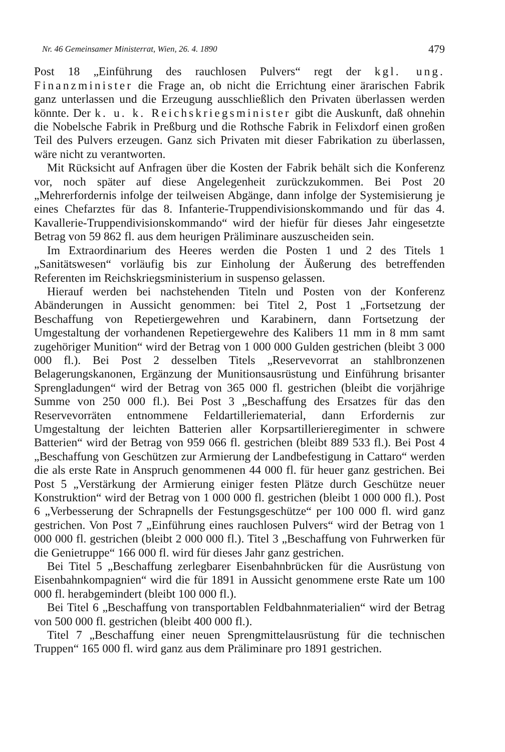Nr. 46 Gemeinsamer Ministerrat, Wien, 26. 4. 1890 479
Post 18 „Einführung des rauchlosen Pulvers“ regt der kgl. ung. Finanzminister die Frage an, ob nicht die Errichtung einer ärarischen Fabrik ganz unterlassen und die Erzeugung ausschließlich den Privaten überlassen werden könnte. Der k. u. k. Reichskriegsminister gibt die Auskunft, daß ohnehin die Nobelsche Fabrik in Preßburg und die Rothsche Fabrik in Felixdorf einen großen Teil des Pulvers erzeugen. Ganz sich Privaten mit dieser Fabrikation zu überlassen, wäre nicht zu verantworten.
Mit Rücksicht auf Anfragen über die Kosten der Fabrik behält sich die Konferenz vor, noch später auf diese Angelegenheit zurückzukommen. Bei Post 20 „Mehrerfordernis infolge der teilweisen Abgänge, dann infolge der Systemisierung je eines Chefarztes für das 8. Infanterie-Truppendivisionskommando und für das 4. Kavallerie-Truppendivisionskommando“ wird der hiefür für dieses Jahr eingesetzte Betrag von 59 862 fl. aus dem heurigen Präliminare auszuscheiden sein.
Im Extraordinarium des Heeres werden die Posten 1 und 2 des Titels 1 „Sanitätswesen“ vorläufig bis zur Einholung der Äußerung des betreffenden Referenten im Reichskriegsministerium in suspenso gelassen.
Hierauf werden bei nachstehenden Titeln und Posten von der Konferenz Abänderungen in Aussicht genommen: bei Titel 2, Post 1 „Fortsetzung der Beschaffung von Repetiergewehren und Karabinern, dann Fortsetzung der Umgestaltung der vorhandenen Repetiergewehre des Kalibers 11 mm in 8 mm samt zugehöriger Munition“ wird der Betrag von 1 000 000 Gulden gestrichen (bleibt 3 000 000 fl.). Bei Post 2 desselben Titels „Reservevorrat an stahlbronzenen Belagerungskanonen, Ergänzung der Munitionsausrüstung und Einführung brisanter Sprengladungen“ wird der Betrag von 365 000 fl. gestrichen (bleibt die vorjährige Summe von 250 000 fl.). Bei Post 3 „Beschaffung des Ersatzes für das den Reservevorräten entnommene Feldartilleriematerial, dann Erfordernis zur Umgestaltung der leichten Batterien aller Korpsartillerieregimenter in schwere Batterien“ wird der Betrag von 959 066 fl. gestrichen (bleibt 889 533 fl.). Bei Post 4 „Beschaffung von Geschützen zur Armierung der Landbefestigung in Cattaro“ werden die als erste Rate in Anspruch genommenen 44 000 fl. für heuer ganz gestrichen. Bei Post 5 „Verstärkung der Armierung einiger festen Plätze durch Geschütze neuer Konstruktion“ wird der Betrag von 1 000 000 fl. gestrichen (bleibt 1 000 000 fl.). Post 6 „Verbesserung der Schrapnells der Festungsgeschütze“ per 100 000 fl. wird ganz gestrichen. Von Post 7 „Einführung eines rauchlosen Pulvers“ wird der Betrag von 1 000 000 fl. gestrichen (bleibt 2 000 000 fl.). Titel 3 „Beschaffung von Fuhrwerken für die Genietruppe“ 166 000 fl. wird für dieses Jahr ganz gestrichen.
Bei Titel 5 „Beschaffung zerlegbarer Eisenbahnbrücken für die Ausrüstung von Eisenbahnkompagnien“ wird die für 1891 in Aussicht genommene erste Rate um 100 000 fl. herabgemindert (bleibt 100 000 fl.).
Bei Titel 6 „Beschaffung von transportablen Feldbahnmaterialien“ wird der Betrag von 500 000 fl. gestrichen (bleibt 400 000 fl.).
Titel 7 „Beschaffung einer neuen Sprengmittelausrüstung für die technischen Truppen“ 165 000 fl. wird ganz aus dem Präliminare pro 1891 gestrichen.